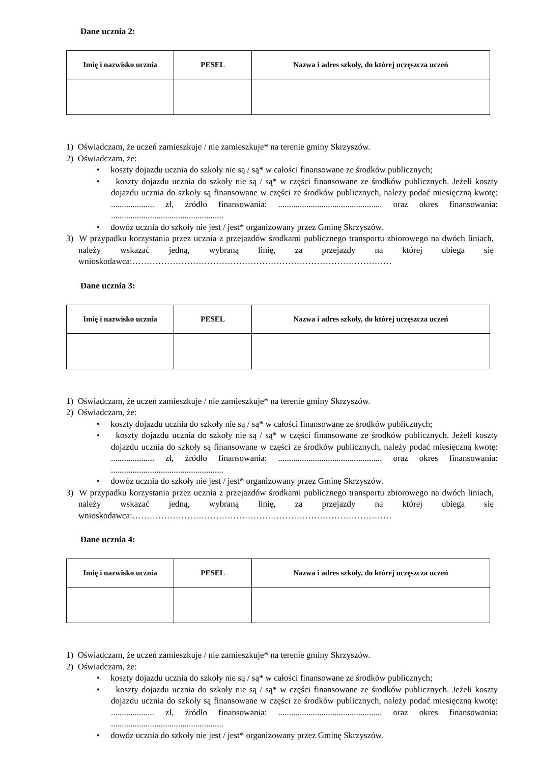Dane ucznia 2:
| Imię i nazwisko ucznia | PESEL | Nazwa i adres szkoły, do której uczęszcza uczeń |
| --- | --- | --- |
1) Oświadczam, że uczeń zamieszkuje / nie zamieszkuje* na terenie gminy Skrzyszów.
2) Oświadczam, że:
• koszty dojazdu ucznia do szkoły nie są / są* w całości finansowane ze środków publicznych;
• koszty dojazdu ucznia do szkoły nie są / są* w części finansowane ze środków publicznych. Jeżeli koszty dojazdu ucznia do szkoły są finansowane w części ze środków publicznych, należy podać miesięczną kwotę: .................... zł, źródło finansowania: ................................................ oraz okres finansowania: ....................................................
• dowóz ucznia do szkoły nie jest / jest* organizowany przez Gminę Skrzyszów.
3) W przypadku korzystania przez ucznia z przejazdów środkami publicznego transportu zbiorowego na dwóch liniach, należy wskazać jedną, wybraną linię, za przejazdy na której ubiega się wnioskodawca:………………………………………………………………………………
Dane ucznia 3:
| Imię i nazwisko ucznia | PESEL | Nazwa i adres szkoły, do której uczęszcza uczeń |
| --- | --- | --- |
1) Oświadczam, że uczeń zamieszkuje / nie zamieszkuje* na terenie gminy Skrzyszów.
2) Oświadczam, że:
• koszty dojazdu ucznia do szkoły nie są / są* w całości finansowane ze środków publicznych;
• koszty dojazdu ucznia do szkoły nie są / są* w części finansowane ze środków publicznych. Jeżeli koszty dojazdu ucznia do szkoły są finansowane w części ze środków publicznych, należy podać miesięczną kwotę: .................... zł, źródło finansowania: ................................................ oraz okres finansowania: ....................................................
• dowóz ucznia do szkoły nie jest / jest* organizowany przez Gminę Skrzyszów.
3) W przypadku korzystania przez ucznia z przejazdów środkami publicznego transportu zbiorowego na dwóch liniach, należy wskazać jedną, wybraną linię, za przejazdy na której ubiega się wnioskodawca:………………………………………………………………………………
Dane ucznia 4:
| Imię i nazwisko ucznia | PESEL | Nazwa i adres szkoły, do której uczęszcza uczeń |
| --- | --- | --- |
1) Oświadczam, że uczeń zamieszkuje / nie zamieszkuje* na terenie gminy Skrzyszów.
2) Oświadczam, że:
• koszty dojazdu ucznia do szkoły nie są / są* w całości finansowane ze środków publicznych;
• koszty dojazdu ucznia do szkoły nie są / są* w części finansowane ze środków publicznych. Jeżeli koszty dojazdu ucznia do szkoły są finansowane w części ze środków publicznych, należy podać miesięczną kwotę: .................... zł, źródło finansowania: ................................................ oraz okres finansowania: ....................................................
• dowóz ucznia do szkoły nie jest / jest* organizowany przez Gminę Skrzyszów.